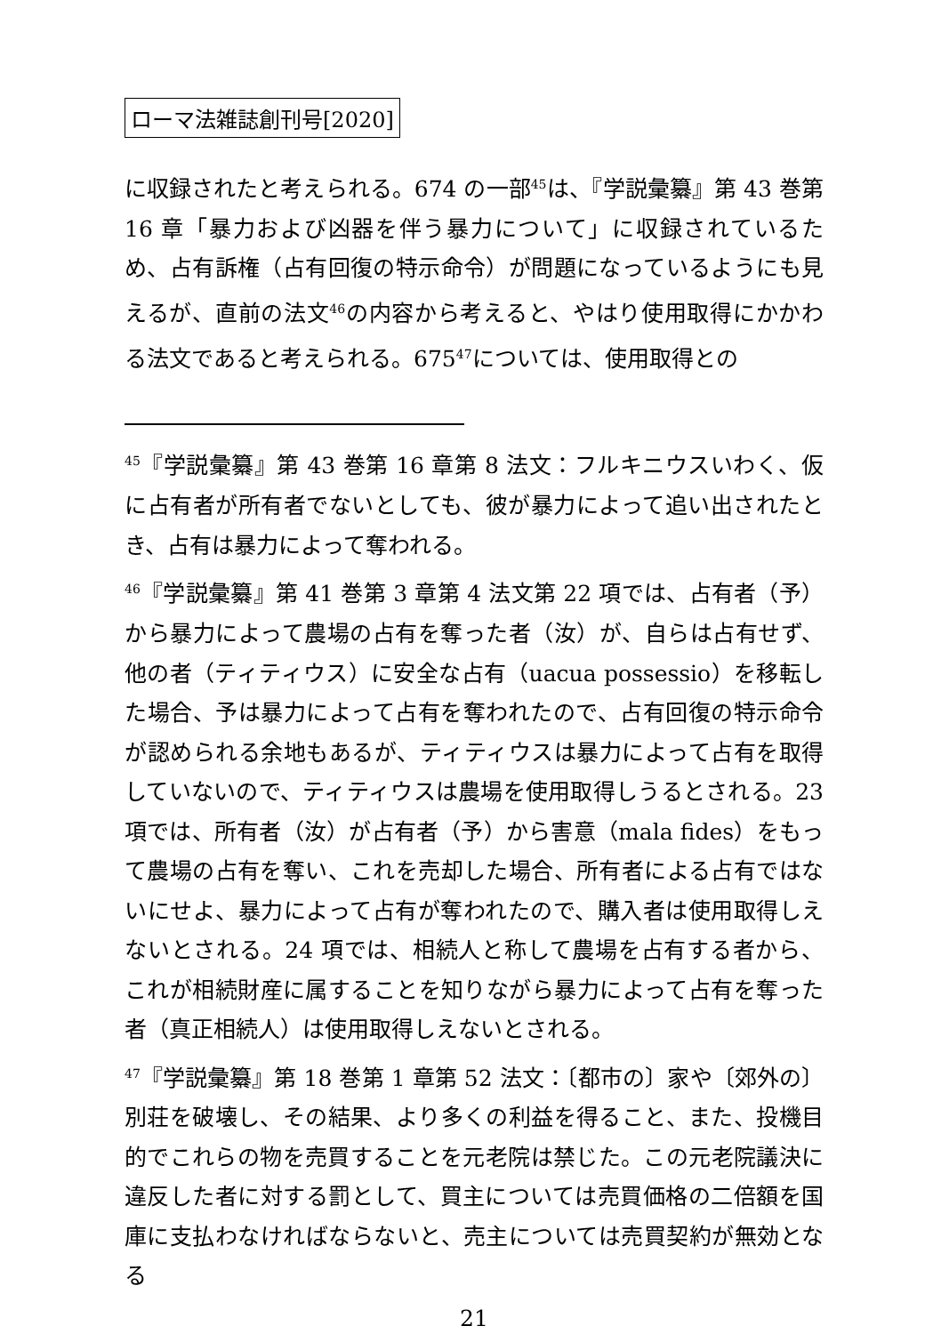ローマ法雑誌創刊号[2020]
に収録されたと考えられる。674 の一部<sup>45</sup>は、『学説彙纂』第 43 巻第 16 章「暴力および凶器を伴う暴力について」に収録されているため、占有訴権（占有回復の特示命令）が問題になっているようにも見えるが、直前の法文<sup>46</sup>の内容から考えると、やはり使用取得にかかわる法文であると考えられる。675<sup>47</sup>については、使用取得との
<sup>45</sup>『学説彙纂』第 43 巻第 16 章第 8 法文：フルキニウスいわく、仮に占有者が所有者でないとしても、彼が暴力によって追い出されたとき、占有は暴力によって奪われる。
<sup>46</sup>『学説彙纂』第 41 巻第 3 章第 4 法文第 22 項では、占有者（予）から暴力によって農場の占有を奪った者（汝）が、自らは占有せず、他の者（ティティウス）に安全な占有（uacua possessio）を移転した場合、予は暴力によって占有を奪われたので、占有回復の特示命令が認められる余地もあるが、ティティウスは暴力によって占有を取得していないので、ティティウスは農場を使用取得しうるとされる。23 項では、所有者（汝）が占有者（予）から害意（mala fides）をもって農場の占有を奪い、これを売却した場合、所有者による占有ではないにせよ、暴力によって占有が奪われたので、購入者は使用取得しえないとされる。24 項では、相続人と称して農場を占有する者から、これが相続財産に属することを知りながら暴力によって占有を奪った者（真正相続人）は使用取得しえないとされる。
<sup>47</sup>『学説彙纂』第 18 巻第 1 章第 52 法文：〔都市の〕家や〔郊外の〕別荘を破壊し、その結果、より多くの利益を得ること、また、投機目的でこれらの物を売買することを元老院は禁じた。この元老院議決に違反した者に対する罰として、買主については売買価格の二倍額を国庫に支払わなければならないと、売主については売買契約が無効となる
21